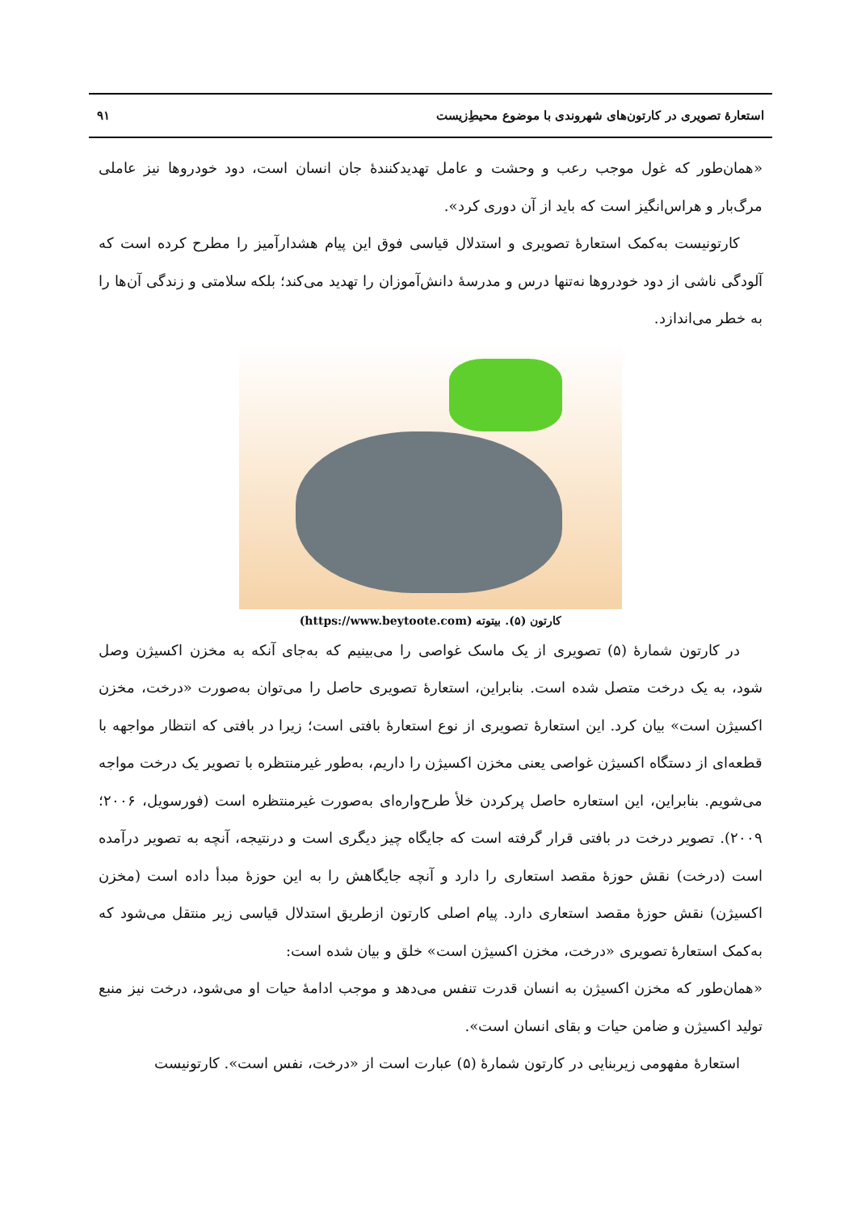استعارهٔ تصویری در کارتون‌های شهروندی با موضوع محیطِ‌زیست ۹۱
«همان‌طور که غول موجب رعب و وحشت و عامل تهدیدکنندهٔ جان انسان است، دود خودروها نیز عاملی مرگ‌بار و هراس‌انگیز است که باید از آن دوری کرد».
کارتونیست به‌کمک استعارهٔ تصویری و استدلال قیاسی فوق این پیام هشدارآمیز را مطرح کرده است که آلودگی ناشی از دود خودروها نه‌تنها درس و مدرسهٔ دانش‌آموزان را تهدید می‌کند؛ بلکه سلامتی و زندگی آن‌ها را به خطر می‌اندازد.
کارتون (۵). بیتوته (https://www.beytoote.com)
در کارتون شمارهٔ (۵) تصویری از یک ماسک غواصی را می‌بینیم که به‌جای آنکه به مخزن اکسیژن وصل شود، به یک درخت متصل شده است. بنابراین، استعارهٔ تصویری حاصل را می‌توان به‌صورت «درخت، مخزن اکسیژن است» بیان کرد. این استعارهٔ تصویری از نوع استعارهٔ بافتی است؛ زیرا در بافتی که انتظار مواجهه با قطعه‌ای از دستگاه اکسیژن غواصی یعنی مخزن اکسیژن را داریم، به‌طور غیرمنتظره با تصویر یک درخت مواجه می‌شویم. بنابراین، این استعاره حاصل پرکردن خلأ طرح‌واره‌ای به‌صورت غیرمنتظره است (فورسویل، ۲۰۰۶؛ ۲۰۰۹). تصویر درخت در بافتی قرار گرفته است که جایگاه چیز دیگری است و درنتیجه، آنچه به تصویر درآمده است (درخت) نقش حوزهٔ مقصد استعاری را دارد و آنچه جایگاهش را به این حوزهٔ مبدأ داده است (مخزن اکسیژن) نقش حوزهٔ مقصد استعاری دارد. پیام اصلی کارتون ازطریق استدلال قیاسی زیر منتقل می‌شود که به‌کمک استعارهٔ تصویری «درخت، مخزن اکسیژن است» خلق و بیان شده است:
«همان‌طور که مخزن اکسیژن به انسان قدرت تنفس می‌دهد و موجب ادامهٔ حیات او می‌شود، درخت نیز منبع تولید اکسیژن و ضامن حیات و بقای انسان است».
استعارهٔ مفهومی زیربنایی در کارتون شمارهٔ (۵) عبارت است از «درخت، نفس است». کارتونیست